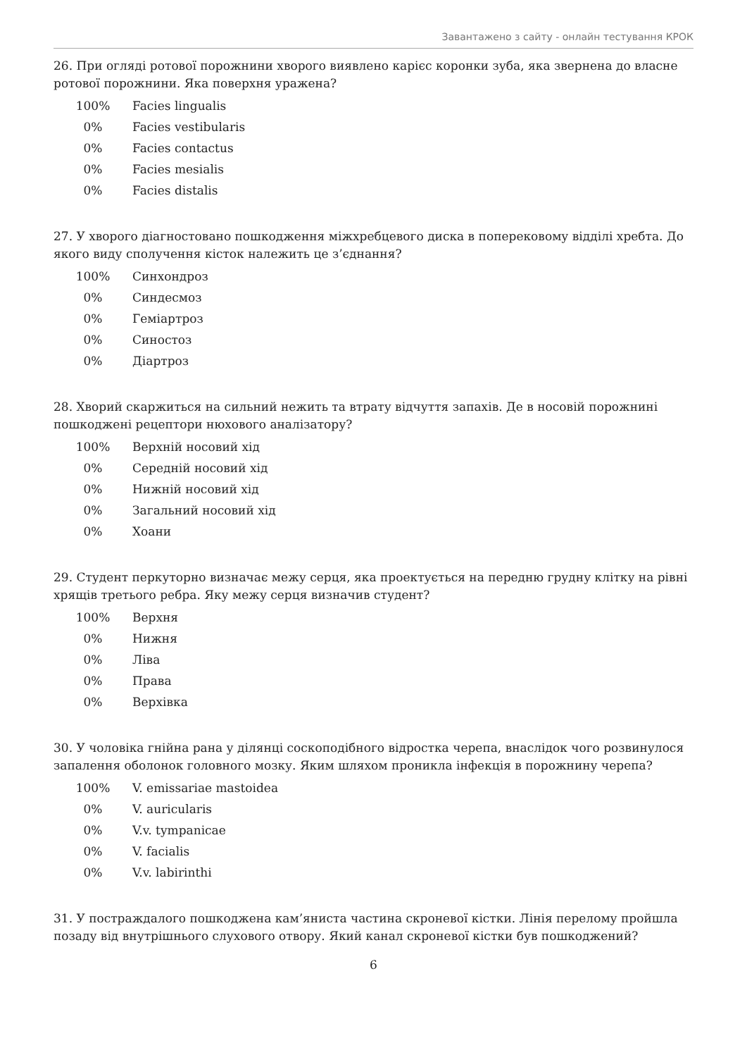Завантажено з сайту - онлайн тестування КРОК
26. При огляді ротової порожнини хворого виявлено карієс коронки зуба, яка звернена до власне ротової порожнини. Яка поверхня уражена?
| 100% | Facies lingualis |
| 0% | Facies vestibularis |
| 0% | Facies contactus |
| 0% | Facies mesialis |
| 0% | Facies distalis |
27. У хворого діагностовано пошкодження міжхребцевого диска в поперековому відділі хребта. До якого виду сполучення кісток належить це з’єднання?
| 100% | Синхондроз |
| 0% | Синдесмоз |
| 0% | Геміартроз |
| 0% | Синостоз |
| 0% | Діартроз |
28. Хворий скаржиться на сильний нежить та втрату відчуття запахів. Де в носовій порожнині пошкоджені рецептори нюхового аналізатору?
| 100% | Верхній носовий хід |
| 0% | Середній носовий хід |
| 0% | Нижній носовий хід |
| 0% | Загальний носовий хід |
| 0% | Хоани |
29. Студент перкуторно визначає межу серця, яка проектується на передню грудну клітку на рівні хрящів третього ребра. Яку межу серця визначив студент?
| 100% | Верхня |
| 0% | Нижня |
| 0% | Ліва |
| 0% | Права |
| 0% | Верхівка |
30. У чоловіка гнійна рана у ділянці соскоподібного відростка черепа, внаслідок чого розвинулося запалення оболонок головного мозку. Яким шляхом проникла інфекція в порожнину черепа?
| 100% | V. emissariae mastoidea |
| 0% | V. auricularis |
| 0% | V.v. tympanicae |
| 0% | V. facialis |
| 0% | V.v. labirinthi |
31. У постраждалого пошкоджена кам’яниста частина скроневої кістки. Лінія перелому пройшла позаду від внутрішнього слухового отвору. Який канал скроневої кістки був пошкоджений?
6